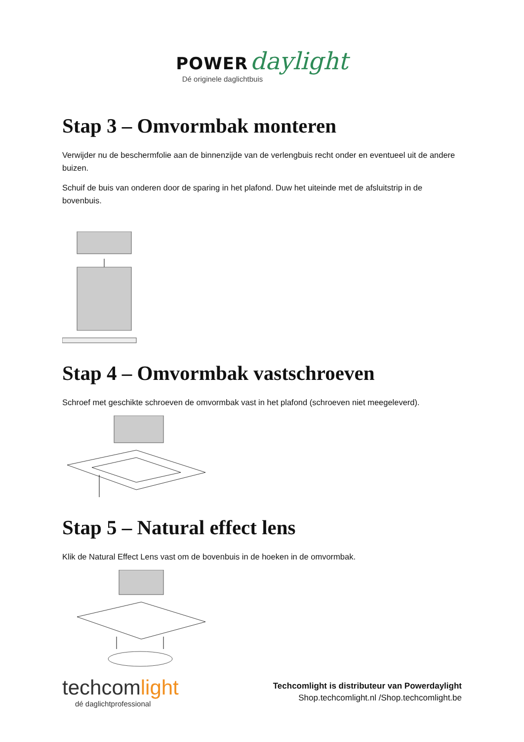POWER daylight
Dé originele daglichtbuis
Stap 3 – Omvormbak monteren
Verwijder nu de beschermfolie aan de binnenzijde van de verlengbuis recht onder en eventueel uit de andere buizen.
Schuif de buis van onderen door de sparing in het plafond. Duw het uiteinde met de afsluitstrip in de bovenbuis.
Stap 4 – Omvormbak vastschroeven
Schroef met geschikte schroeven de omvormbak vast in het plafond (schroeven niet meegeleverd).
Stap 5 – Natural effect lens
Klik de Natural Effect Lens vast om de bovenbuis in de hoeken in de omvormbak.
techcomlight
dé daglichtprofessional
Techcomlight is distributeur van Powerdaylight
Shop.techcomlight.nl /Shop.techcomlight.be